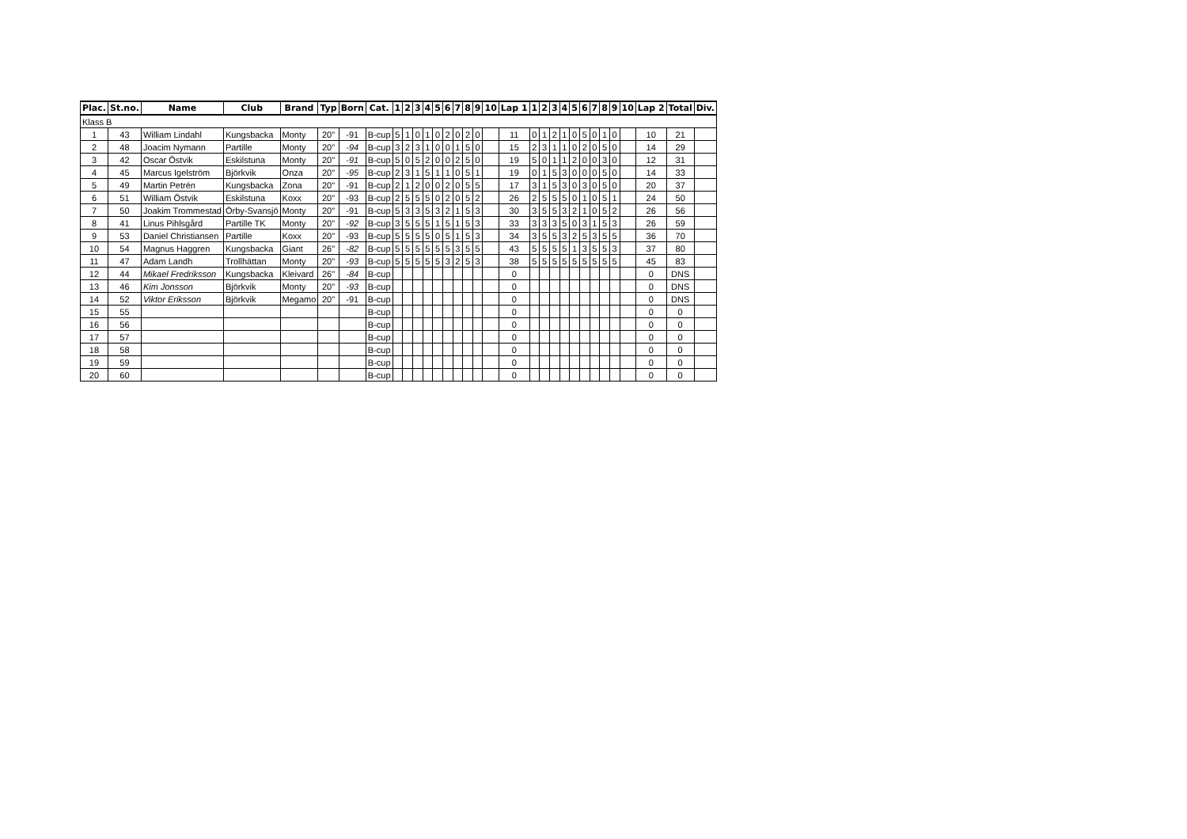| Plac. | St.no. | Name | Club | Brand | Typ | Born | Cat. | 1 | 2 | 3 | 4 | 5 | 6 | 7 | 8 | 9 | 10 | Lap 1 | 1 | 2 | 3 | 4 | 5 | 6 | 7 | 8 | 9 | 10 | Lap 2 | Total | Div. |
| --- | --- | --- | --- | --- | --- | --- | --- | --- | --- | --- | --- | --- | --- | --- | --- | --- | --- | --- | --- | --- | --- | --- | --- | --- | --- | --- | --- | --- | --- | --- | --- |
| Klass B | | | | | | | | | | | | | | | | | | | | | | | | | | | | | | | |
| 1 | 43 | William Lindahl | Kungsbacka | Monty | 20" | -91 | B-cup | 5 | 1 | 0 | 1 | 0 | 2 | 0 | 2 | 0 | | 11 | 0 | 1 | 2 | 1 | 0 | 5 | 0 | 1 | 0 | | 10 | 21 | |
| 2 | 48 | Joacim Nymann | Partille | Monty | 20" | -94 | B-cup | 3 | 2 | 3 | 1 | 0 | 0 | 1 | 5 | 0 | | 15 | 2 | 3 | 1 | 1 | 0 | 2 | 0 | 5 | 0 | | 14 | 29 | |
| 3 | 42 | Oscar Östvik | Eskilstuna | Monty | 20" | -91 | B-cup | 5 | 0 | 5 | 2 | 0 | 0 | 2 | 5 | 0 | | 19 | 5 | 0 | 1 | 1 | 2 | 0 | 0 | 3 | 0 | | 12 | 31 | |
| 4 | 45 | Marcus Igelström | Björkvik | Onza | 20" | -95 | B-cup | 2 | 3 | 1 | 5 | 1 | 1 | 0 | 5 | 1 | | 19 | 0 | 1 | 5 | 3 | 0 | 0 | 0 | 5 | 0 | | 14 | 33 | |
| 5 | 49 | Martin Petrén | Kungsbacka | Zona | 20" | -91 | B-cup | 2 | 1 | 2 | 0 | 0 | 2 | 0 | 5 | 5 | | 17 | 3 | 1 | 5 | 3 | 0 | 3 | 0 | 5 | 0 | | 20 | 37 | |
| 6 | 51 | William Östvik | Eskilstuna | Koxx | 20" | -93 | B-cup | 2 | 5 | 5 | 5 | 0 | 2 | 0 | 5 | 2 | | 26 | 2 | 5 | 5 | 5 | 0 | 1 | 0 | 5 | 1 | | 24 | 50 | |
| 7 | 50 | Joakim Trommestad | Örby-Svansjö | Monty | 20" | -91 | B-cup | 5 | 3 | 3 | 5 | 3 | 2 | 1 | 5 | 3 | | 30 | 3 | 5 | 5 | 3 | 2 | 1 | 0 | 5 | 2 | | 26 | 56 | |
| 8 | 41 | Linus Pihlsgård | Partille TK | Monty | 20" | -92 | B-cup | 3 | 5 | 5 | 5 | 1 | 5 | 1 | 5 | 3 | | 33 | 3 | 3 | 3 | 5 | 0 | 3 | 1 | 5 | 3 | | 26 | 59 | |
| 9 | 53 | Daniel Christiansen | Partille | Koxx | 20" | -93 | B-cup | 5 | 5 | 5 | 5 | 0 | 5 | 1 | 5 | 3 | | 34 | 3 | 5 | 5 | 3 | 2 | 5 | 3 | 5 | 5 | | 36 | 70 | |
| 10 | 54 | Magnus Haggren | Kungsbacka | Giant | 26" | -82 | B-cup | 5 | 5 | 5 | 5 | 5 | 5 | 3 | 5 | 5 | | 43 | 5 | 5 | 5 | 5 | 1 | 3 | 5 | 5 | 3 | | 37 | 80 | |
| 11 | 47 | Adam Landh | Trollhättan | Monty | 20" | -93 | B-cup | 5 | 5 | 5 | 5 | 5 | 3 | 2 | 5 | 3 | | 38 | 5 | 5 | 5 | 5 | 5 | 5 | 5 | 5 | 5 | | 45 | 83 | |
| 12 | 44 | Mikael Fredriksson | Kungsbacka | Kleivard | 26" | -84 | B-cup | | | | | | | | | | | 0 | | | | | | | | | | | 0 | DNS | |
| 13 | 46 | Kim Jonsson | Björkvik | Monty | 20" | -93 | B-cup | | | | | | | | | | | 0 | | | | | | | | | | | 0 | DNS | |
| 14 | 52 | Viktor Eriksson | Björkvik | Megamo | 20" | -91 | B-cup | | | | | | | | | | | 0 | | | | | | | | | | | 0 | DNS | |
| 15 | 55 | | | | | | B-cup | | | | | | | | | | | 0 | | | | | | | | | | | 0 | 0 | |
| 16 | 56 | | | | | | B-cup | | | | | | | | | | | 0 | | | | | | | | | | | 0 | 0 | |
| 17 | 57 | | | | | | B-cup | | | | | | | | | | | 0 | | | | | | | | | | | 0 | 0 | |
| 18 | 58 | | | | | | B-cup | | | | | | | | | | | 0 | | | | | | | | | | | 0 | 0 | |
| 19 | 59 | | | | | | B-cup | | | | | | | | | | | 0 | | | | | | | | | | | 0 | 0 | |
| 20 | 60 | | | | | | B-cup | | | | | | | | | | | 0 | | | | | | | | | | | 0 | 0 | |